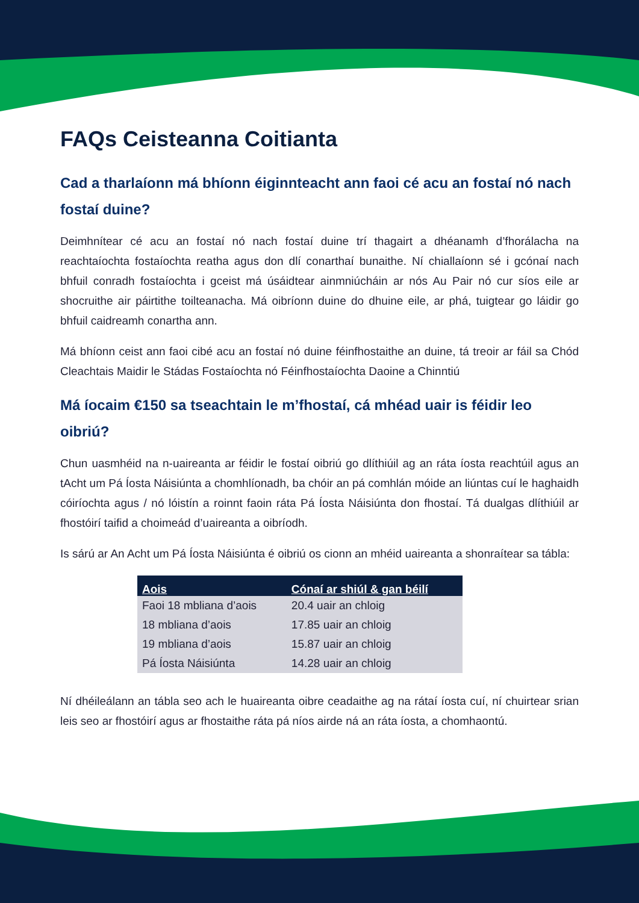FAQs Ceisteanna Coitianta
Cad a tharlaíonn má bhíonn éiginnteacht ann faoi cé acu an fostaí nó nach fostaí duine?
Deimhnítear cé acu an fostaí nó nach fostaí duine trí thagairt a dhéanamh d’fhorálacha na reachtaíochta fostaíochta reatha agus don dlí conarthaí bunaithe. Ní chiallaíonn sé i gcónaí nach bhfuil conradh fostaíochta i gceist má úsáidtear ainmniúcháin ar nós Au Pair nó cur síos eile ar shocruithe air páirtithe toilteanacha. Má oibríonn duine do dhuine eile, ar phá, tuigtear go láidir go bhfuil caidreamh conartha ann.
Má bhíonn ceist ann faoi cibé acu an fostaí nó duine féinfhostaithe an duine, tá treoir ar fáil sa Chód Cleachtais Maidir le Stádas Fostaíochta nó Féinfhostaíochta Daoine a Chinntiú
Má íocaim €150 sa tseachtain le m’fhostaí, cá mhéad uair is féidir leo oibriú?
Chun uasmhéid na n-uaireanta ar féidir le fostaí oibriú go dlíthiúil ag an ráta íosta reachtúil agus an tAcht um Pá Íosta Náisiúnta a chomhlíonadh, ba chóir an pá comhlán móide an liúntas cuí le haghaidh cóiríochta agus / nó lóistín a roinnt faoin ráta Pá Íosta Náisiúnta don fhostaí. Tá dualgas dlíthiúil ar fhostóirí taifid a choimeád d’uaireanta a oibríodh.
Is sárú ar An Acht um Pá Íosta Náisiúnta é oibriú os cionn an mhéid uaireanta a shonraítear sa tábla:
| Aois | Cónaí ar shiúl & gan béilí |
| --- | --- |
| Faoi 18 mbliana d’aois | 20.4 uair an chloig |
| 18 mbliana d’aois | 17.85 uair an chloig |
| 19 mbliana d’aois | 15.87 uair an chloig |
| Pá Íosta Náisiúnta | 14.28 uair an chloig |
Ní dhéileálann an tábla seo ach le huaireanta oibre ceadaithe ag na rátaí íosta cuí, ní chuirtear srian leis seo ar fhostóirí agus ar fhostaithe ráta pá níos airde ná an ráta íosta, a chomhaontú.